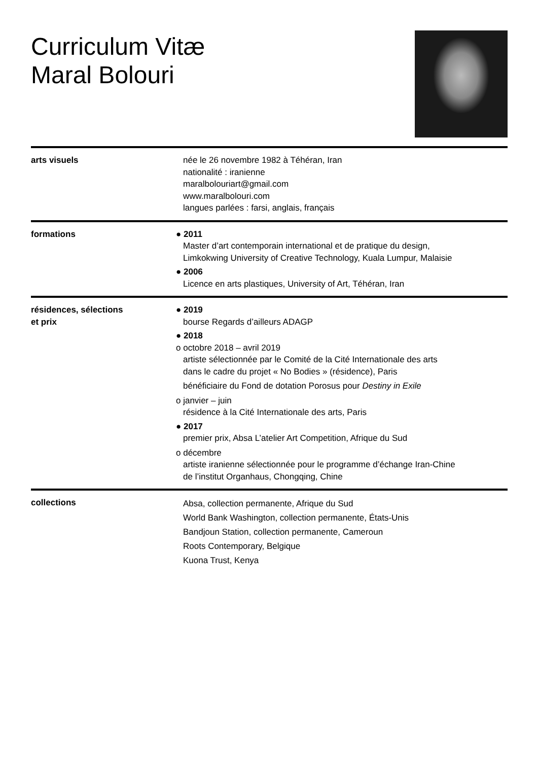Curriculum Vitæ
Maral Bolouri
arts visuels née le 26 novembre 1982 à Téhéran, Iran
nationalité : iranienne
maralbolouriart@gmail.com
www.maralbolouri.com
langues parlées : farsi, anglais, français
formations ● 2011
Master d’art contemporain international et de pratique du design,
Limkokwing University of Creative Technology, Kuala Lumpur, Malaisie
● 2006
Licence en arts plastiques, University of Art, Téhéran, Iran
résidences, sélections
et prix
● 2019
bourse Regards d’ailleurs ADAGP
● 2018
o octobre 2018 – avril 2019
artiste sélectionnée par le Comité de la Cité Internationale des arts
dans le cadre du projet « No Bodies » (résidence), Paris
bénéficiaire du Fond de dotation Porosus pour Destiny in Exile
o janvier – juin
résidence à la Cité Internationale des arts, Paris
● 2017
premier prix, Absa L’atelier Art Competition, Afrique du Sud
o décembre
artiste iranienne sélectionnée pour le programme d’échange Iran-Chine
de l’institut Organhaus, Chongqing, Chine
collections
Absa, collection permanente, Afrique du Sud
World Bank Washington, collection permanente, États-Unis
Bandjoun Station, collection permanente, Cameroun
Roots Contemporary, Belgique
Kuona Trust, Kenya